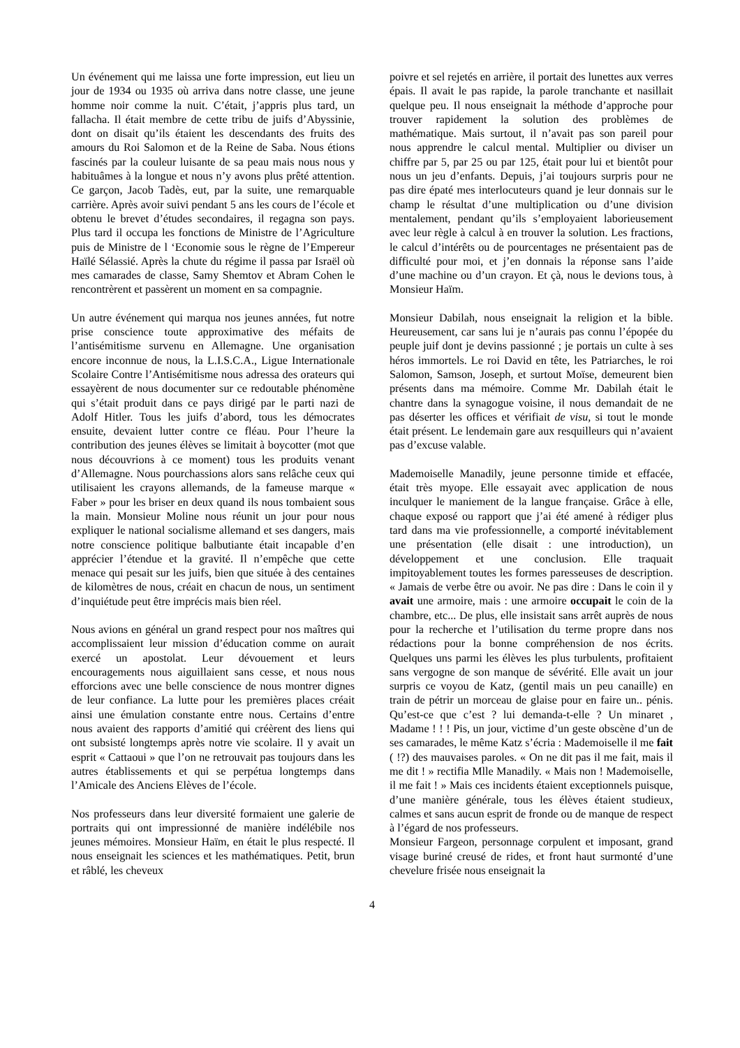Un événement qui me laissa une forte impression, eut lieu un jour de 1934 ou 1935 où arriva dans notre classe, une jeune homme noir comme la nuit. C’était, j’appris plus tard, un fallacha. Il était membre de cette tribu de juifs d’Abyssinie, dont on disait qu’ils étaient les descendants des fruits des amours du Roi Salomon et de la Reine de Saba. Nous étions fascinés par la couleur luisante de sa peau mais nous nous y habituâmes à la longue et nous n’y avons plus prêté attention. Ce garçon, Jacob Tadès, eut, par la suite, une remarquable carrière. Après avoir suivi pendant 5 ans les cours de l’école et obtenu le brevet d’études secondaires, il regagna son pays. Plus tard il occupa les fonctions de Ministre de l’Agriculture puis de Ministre de l ‘Economie sous le règne de l’Empereur Haïlé Sélassié. Après la chute du régime il passa par Israël où mes camarades de classe, Samy Shemtov et Abram Cohen le rencontrèrent et passèrent un moment en sa compagnie.
Un autre événement qui marqua nos jeunes années, fut notre prise conscience toute approximative des méfaits de l’antisémitisme survenu en Allemagne. Une organisation encore inconnue de nous, la L.I.S.C.A., Ligue Internationale Scolaire Contre l’Antisémitisme nous adressa des orateurs qui essayèrent de nous documenter sur ce redoutable phénomène qui s’était produit dans ce pays dirigé par le parti nazi de Adolf Hitler. Tous les juifs d’abord, tous les démocrates ensuite, devaient lutter contre ce fléau. Pour l’heure la contribution des jeunes élèves se limitait à boycotter (mot que nous découvrions à ce moment) tous les produits venant d’Allemagne. Nous pourchassions alors sans relâche ceux qui utilisaient les crayons allemands, de la fameuse marque « Faber » pour les briser en deux quand ils nous tombaient sous la main. Monsieur Moline nous réunit un jour pour nous expliquer le national socialisme allemand et ses dangers, mais notre conscience politique balbutiante était incapable d’en apprécier l’étendue et la gravité. Il n’empêche que cette menace qui pesait sur les juifs, bien que située à des centaines de kilomètres de nous, créait en chacun de nous, un sentiment d’inquiétude peut être imprécis mais bien réel.
Nous avions en général un grand respect pour nos maîtres qui accomplissaient leur mission d’éducation comme on aurait exercé un apostolat. Leur dévouement et leurs encouragements nous aiguillaient sans cesse, et nous nous efforcions avec une belle conscience de nous montrer dignes de leur confiance. La lutte pour les premières places créait ainsi une émulation constante entre nous. Certains d’entre nous avaient des rapports d’amitié qui créèrent des liens qui ont subsisté longtemps après notre vie scolaire. Il y avait un esprit « Cattaoui » que l’on ne retrouvait pas toujours dans les autres établissements et qui se perpétua longtemps dans l’Amicale des Anciens Elèves de l’école.
Nos professeurs dans leur diversité formaient une galerie de portraits qui ont impressionné de manière indélébile nos jeunes mémoires. Monsieur Haïm, en était le plus respecté. Il nous enseignait les sciences et les mathématiques. Petit, brun et râblé, les cheveux
poivre et sel rejetés en arrière, il portait des lunettes aux verres épais. Il avait le pas rapide, la parole tranchante et nasillait quelque peu. Il nous enseignait la méthode d’approche pour trouver rapidement la solution des problèmes de mathématique. Mais surtout, il n’avait pas son pareil pour nous apprendre le calcul mental. Multiplier ou diviser un chiffre par 5, par 25 ou par 125, était pour lui et bientôt pour nous un jeu d’enfants. Depuis, j’ai toujours surpris pour ne pas dire épaté mes interlocuteurs quand je leur donnais sur le champ le résultat d’une multiplication ou d’une division mentalement, pendant qu’ils s’employaient laborieusement avec leur règle à calcul à en trouver la solution. Les fractions, le calcul d’intérêts ou de pourcentages ne présentaient pas de difficulté pour moi, et j’en donnais la réponse sans l’aide d’une machine ou d’un crayon. Et çà, nous le devions tous, à Monsieur Haïm.
Monsieur Dabilah, nous enseignait la religion et la bible. Heureusement, car sans lui je n’aurais pas connu l’épopée du peuple juif dont je devins passionné ; je portais un culte à ses héros immortels. Le roi David en tête, les Patriarches, le roi Salomon, Samson, Joseph, et surtout Moïse, demeurent bien présents dans ma mémoire. Comme Mr. Dabilah était le chantre dans la synagogue voisine, il nous demandait de ne pas déserter les offices et vérifiait de visu, si tout le monde était présent. Le lendemain gare aux resquilleurs qui n’avaient pas d’excuse valable.
Mademoiselle Manadily, jeune personne timide et effacée, était très myope. Elle essayait avec application de nous inculquer le maniement de la langue française. Grâce à elle, chaque exposé ou rapport que j’ai été amené à rédiger plus tard dans ma vie professionnelle, a comporté inévitablement une présentation (elle disait : une introduction), un développement et une conclusion. Elle traquait impitoyablement toutes les formes paresseuses de description. « Jamais de verbe être ou avoir. Ne pas dire : Dans le coin il y avait une armoire, mais : une armoire occupait le coin de la chambre, etc... De plus, elle insistait sans arrêt auprès de nous pour la recherche et l’utilisation du terme propre dans nos rédactions pour la bonne compréhension de nos écrits. Quelques uns parmi les élèves les plus turbulents, profitaient sans vergogne de son manque de sévérité. Elle avait un jour surpris ce voyou de Katz, (gentil mais un peu canaille) en train de pétrir un morceau de glaise pour en faire un.. pénis. Qu’est-ce que c’est ? lui demanda-t-elle ? Un minaret , Madame ! ! ! Pis, un jour, victime d’un geste obscène d’un de ses camarades, le même Katz s’écria : Mademoiselle il me fait ( !?) des mauvaises paroles. « On ne dit pas il me fait, mais il me dit ! » rectifia Mlle Manadily. « Mais non ! Mademoiselle, il me fait ! » Mais ces incidents étaient exceptionnels puisque, d’une manière générale, tous les élèves étaient studieux, calmes et sans aucun esprit de fronde ou de manque de respect à l’égard de nos professeurs.
Monsieur Fargeon, personnage corpulent et imposant, grand visage buriné creusé de rides, et front haut surmonté d’une chevelure frisée nous enseignait la
4